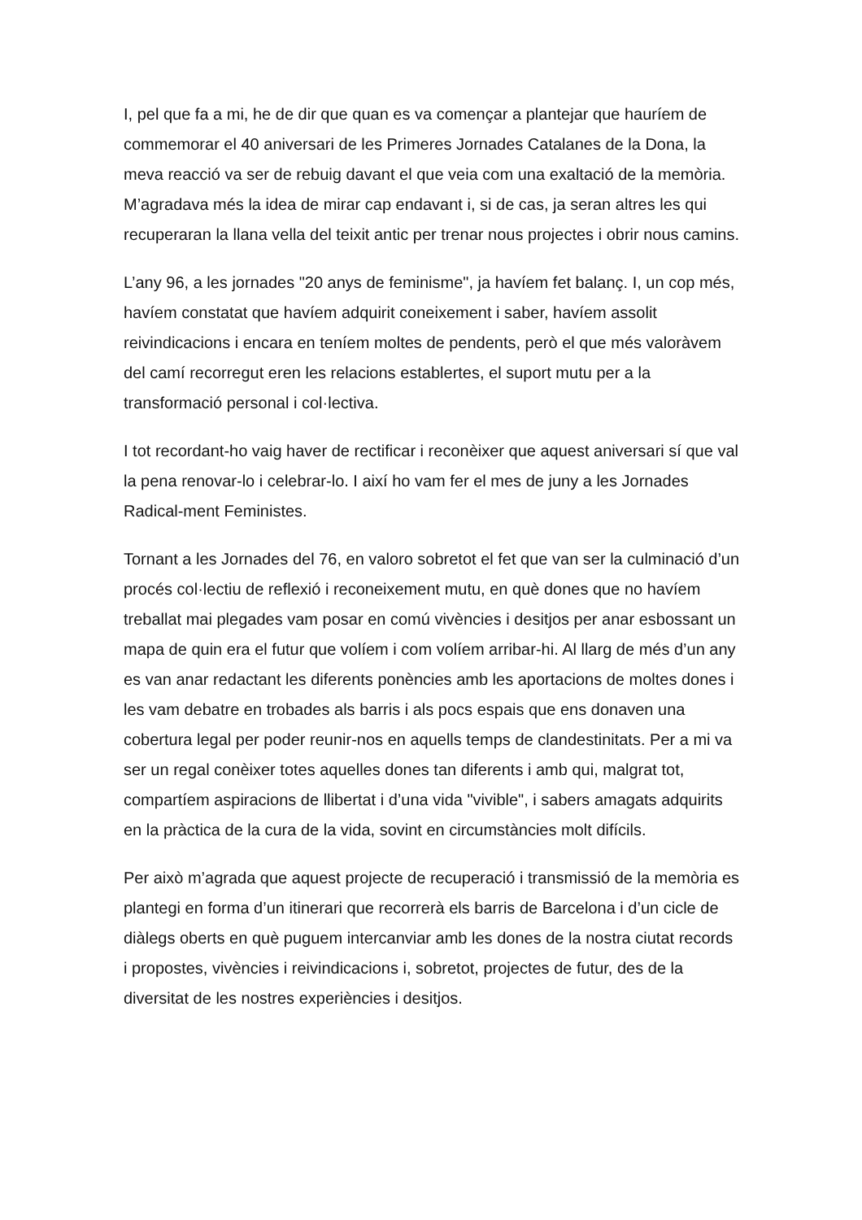I, pel que fa a mi, he de dir que quan es va començar a plantejar que hauríem de commemorar el 40 aniversari de les Primeres Jornades Catalanes de la Dona, la meva reacció va ser de rebuig davant el que veia com una exaltació de la memòria. M’agradava més la idea de mirar cap endavant i, si de cas, ja seran altres les qui recuperaran la llana vella del teixit antic per trenar nous projectes i obrir nous camins.
L’any 96, a les jornades "20 anys de feminisme", ja havíem fet balanç. I, un cop més, havíem constatat que havíem adquirit coneixement i saber, havíem assolit reivindicacions i encara en teníem moltes de pendents, però el que més valoràvem del camí recorregut eren les relacions establertes, el suport mutu per a la transformació personal i col·lectiva.
I tot recordant-ho vaig haver de rectificar i reconèixer que aquest aniversari sí que val la pena renovar-lo i celebrar-lo. I així ho vam fer el mes de juny a les Jornades Radical-ment Feministes.
Tornant a les Jornades del 76, en valoro sobretot el fet que van ser la culminació d’un procés col·lectiu de reflexió i reconeixement mutu, en què dones que no havíem treballat mai plegades vam posar en comú vivències i desitjos per anar esbossant un mapa de quin era el futur que volíem i com volíem arribar-hi. Al llarg de més d’un any es van anar redactant les diferents ponències amb les aportacions de moltes dones i les vam debatre en trobades als barris i als pocs espais que ens donaven una cobertura legal per poder reunir-nos en aquells temps de clandestinitats. Per a mi va ser un regal conèixer totes aquelles dones tan diferents i amb qui, malgrat tot, compartíem aspiracions de llibertat i d’una vida "vivible", i sabers amagats adquirits en la pràctica de la cura de la vida, sovint en circumstàncies molt difícils.
Per això m’agrada que aquest projecte de recuperació i transmissió de la memòria es plantegi en forma d’un itinerari que recorrerà els barris de Barcelona i d’un cicle de diàlegs oberts en què puguem intercanviar amb les dones de la nostra ciutat records i propostes, vivències i reivindicacions i, sobretot, projectes de futur, des de la diversitat de les nostres experiències i desitjos.